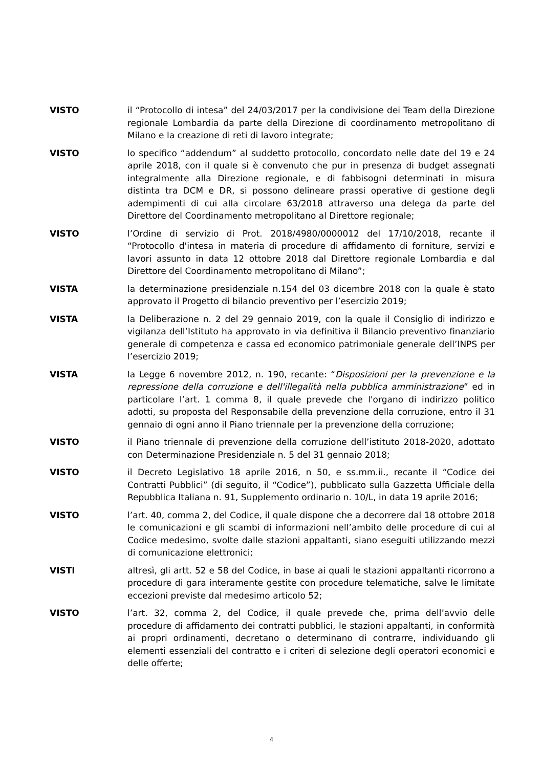VISTO il “Protocollo di intesa” del 24/03/2017 per la condivisione dei Team della Direzione regionale Lombardia da parte della Direzione di coordinamento metropolitano di Milano e la creazione di reti di lavoro integrate;
VISTO lo specifico “addendum” al suddetto protocollo, concordato nelle date del 19 e 24 aprile 2018, con il quale si è convenuto che pur in presenza di budget assegnati integralmente alla Direzione regionale, e di fabbisogni determinati in misura distinta tra DCM e DR, si possono delineare prassi operative di gestione degli adempimenti di cui alla circolare 63/2018 attraverso una delega da parte del Direttore del Coordinamento metropolitano al Direttore regionale;
VISTO l’Ordine di servizio di Prot. 2018/4980/0000012 del 17/10/2018, recante il “Protocollo d'intesa in materia di procedure di affidamento di forniture, servizi e lavori assunto in data 12 ottobre 2018 dal Direttore regionale Lombardia e dal Direttore del Coordinamento metropolitano di Milano”;
VISTA la determinazione presidenziale n.154 del 03 dicembre 2018 con la quale è stato approvato il Progetto di bilancio preventivo per l’esercizio 2019;
VISTA la Deliberazione n. 2 del 29 gennaio 2019, con la quale il Consiglio di indirizzo e vigilanza dell’Istituto ha approvato in via definitiva il Bilancio preventivo finanziario generale di competenza e cassa ed economico patrimoniale generale dell’INPS per l’esercizio 2019;
VISTA la Legge 6 novembre 2012, n. 190, recante: “Disposizioni per la prevenzione e la repressione della corruzione e dell'illegalità nella pubblica amministrazione” ed in particolare l’art. 1 comma 8, il quale prevede che l'organo di indirizzo politico adotti, su proposta del Responsabile della prevenzione della corruzione, entro il 31 gennaio di ogni anno il Piano triennale per la prevenzione della corruzione;
VISTO il Piano triennale di prevenzione della corruzione dell’istituto 2018-2020, adottato con Determinazione Presidenziale n. 5 del 31 gennaio 2018;
VISTO il Decreto Legislativo 18 aprile 2016, n 50, e ss.mm.ii., recante il “Codice dei Contratti Pubblici” (di seguito, il “Codice”), pubblicato sulla Gazzetta Ufficiale della Repubblica Italiana n. 91, Supplemento ordinario n. 10/L, in data 19 aprile 2016;
VISTO l’art. 40, comma 2, del Codice, il quale dispone che a decorrere dal 18 ottobre 2018 le comunicazioni e gli scambi di informazioni nell’ambito delle procedure di cui al Codice medesimo, svolte dalle stazioni appaltanti, siano eseguiti utilizzando mezzi di comunicazione elettronici;
VISTI altresì, gli artt. 52 e 58 del Codice, in base ai quali le stazioni appaltanti ricorrono a procedure di gara interamente gestite con procedure telematiche, salve le limitate eccezioni previste dal medesimo articolo 52;
VISTO l’art. 32, comma 2, del Codice, il quale prevede che, prima dell’avvio delle procedure di affidamento dei contratti pubblici, le stazioni appaltanti, in conformità ai propri ordinamenti, decretano o determinano di contrarre, individuando gli elementi essenziali del contratto e i criteri di selezione degli operatori economici e delle offerte;
4